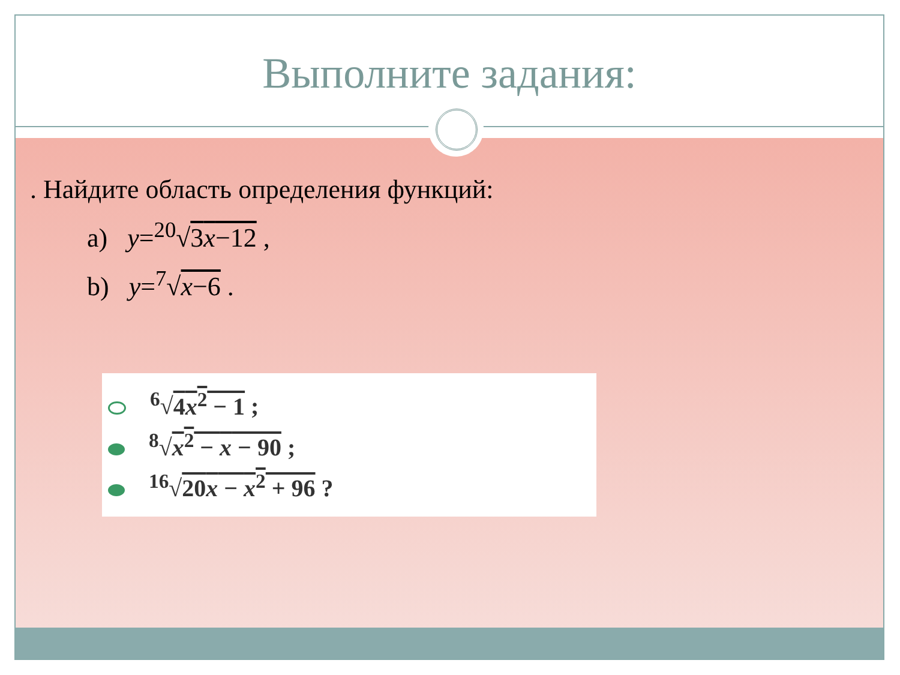Выполните задания:
. Найдите область определения функций:
a) y=<sup>20</sup>√3x−12 ,
b) y=<sup>7</sup>√x−6 .
<sup>6</sup>√4x<sup>2</sup> − 1 ;
<sup>8</sup>√x<sup>2</sup> − x − 90 ;
<sup>16</sup>√20x − x<sup>2</sup> + 96 ?